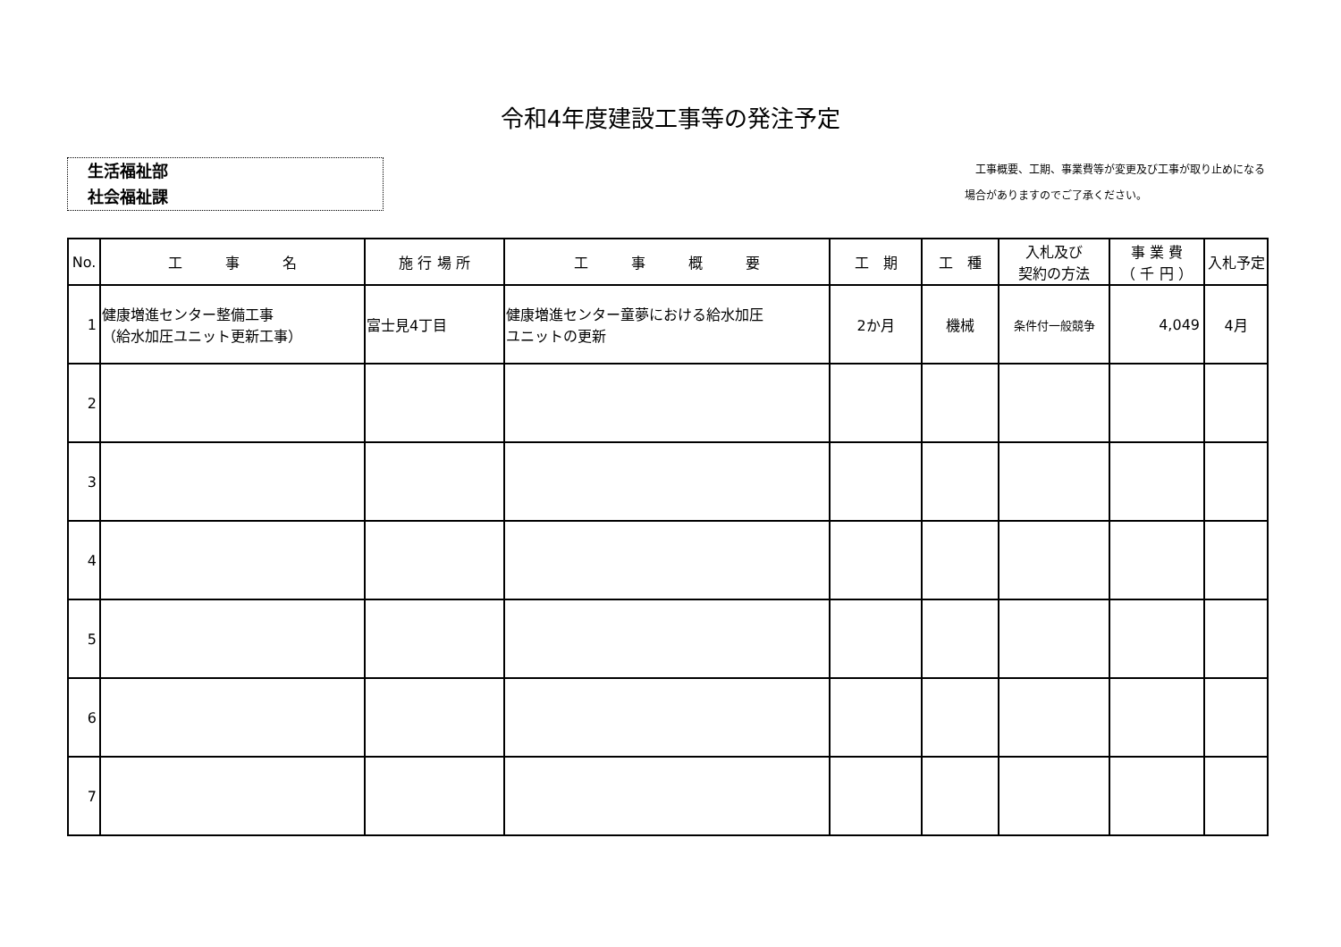令和4年度建設工事等の発注予定
生活福祉部
社会福祉課
　工事概要、工期、事業費等が変更及び工事が取り止めになる
場合がありますのでご了承ください。
| No. | 工 事 名 | 施 行 場 所 | 工 事 概 要 | 工 期 | 工 種 | 入札及び 契約の方法 | 事 業 費 （ 千 円 ） | 入札予定 |
| --- | --- | --- | --- | --- | --- | --- | --- | --- |
| 1 | 健康増進センター整備工事 （給水加圧ユニット更新工事） | 富士見4丁目 | 健康増進センター童夢における給水加圧 ユニットの更新 | 2か月 | 機械 | 条件付一般競争 | 4,049 | 4月 |
| 2 | | | | | | | | |
| 3 | | | | | | | | |
| 4 | | | | | | | | |
| 5 | | | | | | | | |
| 6 | | | | | | | | |
| 7 | | | | | | | | |